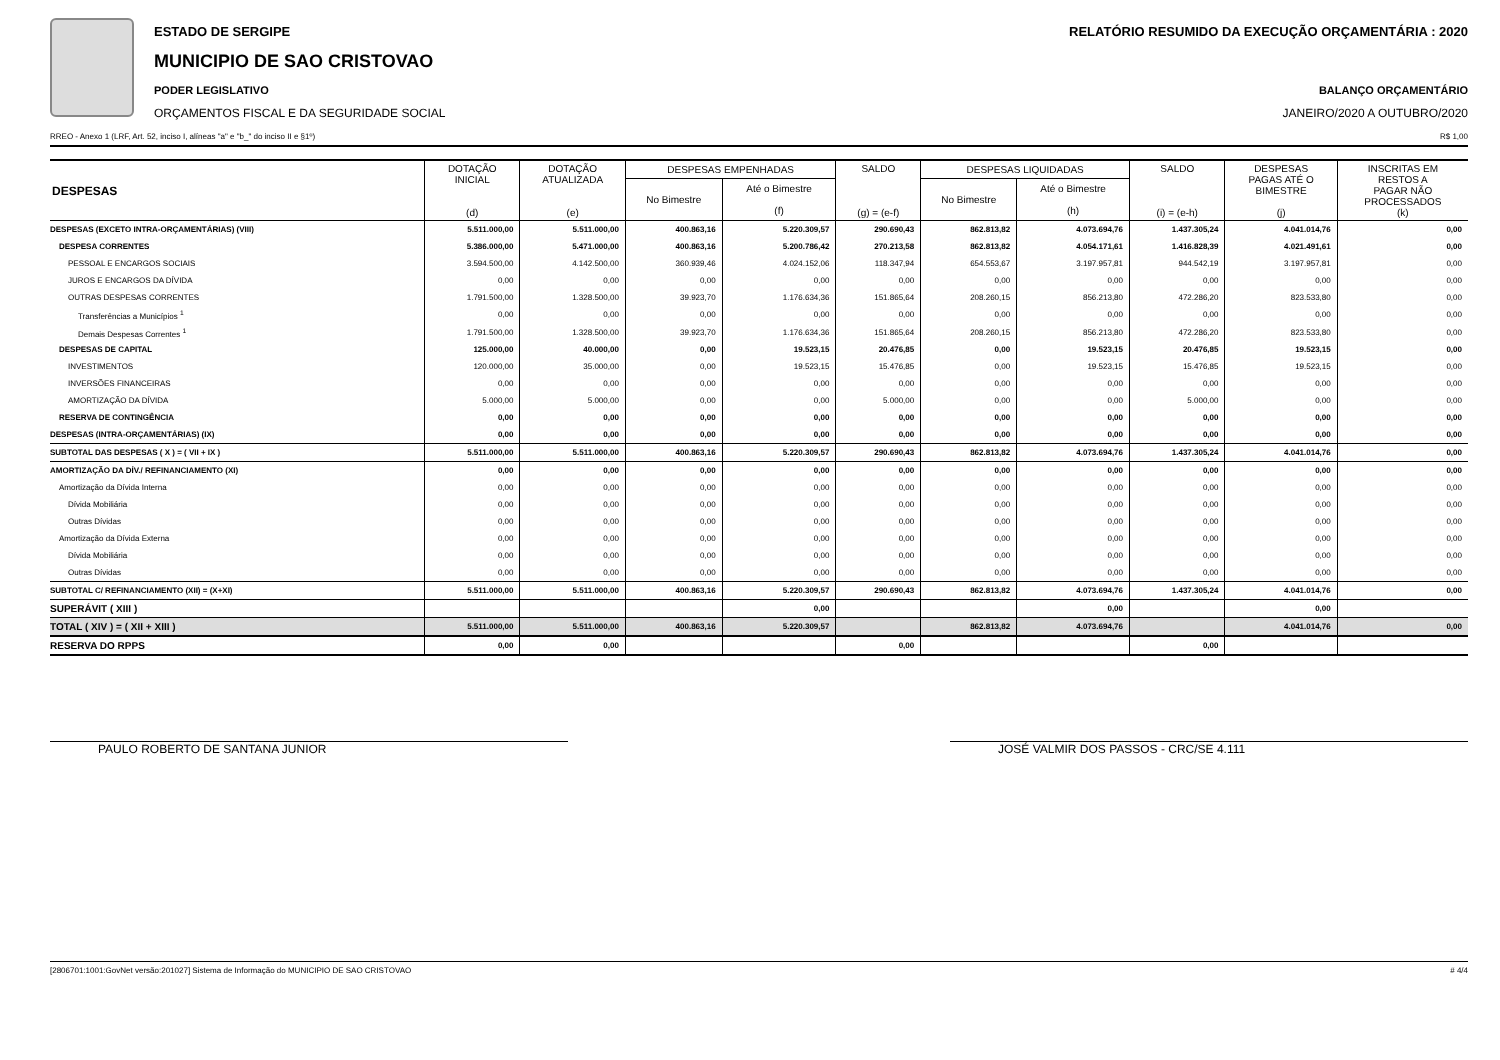ESTADO DE SERGIPE
MUNICIPIO DE SAO CRISTOVAO
PODER LEGISLATIVO
ORÇAMENTOS FISCAL E DA SEGURIDADE SOCIAL
RELATÓRIO RESUMIDO DA EXECUÇÃO ORÇAMENTÁRIA : 2020
BALANÇO ORÇAMENTÁRIO
JANEIRO/2020 A OUTUBRO/2020
RREO - Anexo 1 (LRF, Art. 52, inciso I, alíneas "a" e "b_" do inciso II e §1º) R$ 1,00
| DESPESAS | DOTAÇÃO INICIAL (d) | DOTAÇÃO ATUALIZADA (e) | DESPESAS EMPENHADAS | | SALDO (g) = (e-f) | DESPESAS LIQUIDADAS | | SALDO (i) = (e-h) | DESPESAS PAGAS ATÉ O BIMESTRE (j) | INSCRITAS EM RESTOS A PAGAR NÃO PROCESSADOS (k) |
| --- | --- | --- | --- | --- | --- | --- | --- | --- | --- | --- |
| | | | No Bimestre | Até o Bimestre (f) | | No Bimestre | Até o Bimestre (h) | | | |
| DESPESAS (EXCETO INTRA-ORÇAMENTÁRIAS) (VIII) | 5.511.000,00 | 5.511.000,00 | 400.863,16 | 5.220.309,57 | 290.690,43 | 862.813,82 | 4.073.694,76 | 1.437.305,24 | 4.041.014,76 | 0,00 |
| DESPESA CORRENTES | 5.386.000,00 | 5.471.000,00 | 400.863,16 | 5.200.786,42 | 270.213,58 | 862.813,82 | 4.054.171,61 | 1.416.828,39 | 4.021.491,61 | 0,00 |
| PESSOAL E ENCARGOS SOCIAIS | 3.594.500,00 | 4.142.500,00 | 360.939,46 | 4.024.152,06 | 118.347,94 | 654.553,67 | 3.197.957,81 | 944.542,19 | 3.197.957,81 | 0,00 |
| JUROS E ENCARGOS DA DÍVIDA | 0,00 | 0,00 | 0,00 | 0,00 | 0,00 | 0,00 | 0,00 | 0,00 | 0,00 | 0,00 |
| OUTRAS DESPESAS CORRENTES | 1.791.500,00 | 1.328.500,00 | 39.923,70 | 1.176.634,36 | 151.865,64 | 208.260,15 | 856.213,80 | 472.286,20 | 823.533,80 | 0,00 |
| Transferências a Municípios <sup>1</sup> | 0,00 | 0,00 | 0,00 | 0,00 | 0,00 | 0,00 | 0,00 | 0,00 | 0,00 | 0,00 |
| Demais Despesas Correntes <sup>1</sup> | 1.791.500,00 | 1.328.500,00 | 39.923,70 | 1.176.634,36 | 151.865,64 | 208.260,15 | 856.213,80 | 472.286,20 | 823.533,80 | 0,00 |
| DESPESAS DE CAPITAL | 125.000,00 | 40.000,00 | 0,00 | 19.523,15 | 20.476,85 | 0,00 | 19.523,15 | 20.476,85 | 19.523,15 | 0,00 |
| INVESTIMENTOS | 120.000,00 | 35.000,00 | 0,00 | 19.523,15 | 15.476,85 | 0,00 | 19.523,15 | 15.476,85 | 19.523,15 | 0,00 |
| INVERSÕES FINANCEIRAS | 0,00 | 0,00 | 0,00 | 0,00 | 0,00 | 0,00 | 0,00 | 0,00 | 0,00 | 0,00 |
| AMORTIZAÇÃO DA DÍVIDA | 5.000,00 | 5.000,00 | 0,00 | 0,00 | 5.000,00 | 0,00 | 0,00 | 5.000,00 | 0,00 | 0,00 |
| RESERVA DE CONTINGÊNCIA | 0,00 | 0,00 | 0,00 | 0,00 | 0,00 | 0,00 | 0,00 | 0,00 | 0,00 | 0,00 |
| DESPESAS (INTRA-ORÇAMENTÁRIAS) (IX) | 0,00 | 0,00 | 0,00 | 0,00 | 0,00 | 0,00 | 0,00 | 0,00 | 0,00 | 0,00 |
| SUBTOTAL DAS DESPESAS ( X ) = ( VII + IX ) | 5.511.000,00 | 5.511.000,00 | 400.863,16 | 5.220.309,57 | 290.690,43 | 862.813,82 | 4.073.694,76 | 1.437.305,24 | 4.041.014,76 | 0,00 |
| AMORTIZAÇÃO DA DÍV./ REFINANCIAMENTO (XI) | 0,00 | 0,00 | 0,00 | 0,00 | 0,00 | 0,00 | 0,00 | 0,00 | 0,00 | 0,00 |
| Amortização da Dívida Interna | 0,00 | 0,00 | 0,00 | 0,00 | 0,00 | 0,00 | 0,00 | 0,00 | 0,00 | 0,00 |
| Dívida Mobiliária | 0,00 | 0,00 | 0,00 | 0,00 | 0,00 | 0,00 | 0,00 | 0,00 | 0,00 | 0,00 |
| Outras Dívidas | 0,00 | 0,00 | 0,00 | 0,00 | 0,00 | 0,00 | 0,00 | 0,00 | 0,00 | 0,00 |
| Amortização da Dívida Externa | 0,00 | 0,00 | 0,00 | 0,00 | 0,00 | 0,00 | 0,00 | 0,00 | 0,00 | 0,00 |
| Dívida Mobiliária | 0,00 | 0,00 | 0,00 | 0,00 | 0,00 | 0,00 | 0,00 | 0,00 | 0,00 | 0,00 |
| Outras Dívidas | 0,00 | 0,00 | 0,00 | 0,00 | 0,00 | 0,00 | 0,00 | 0,00 | 0,00 | 0,00 |
| SUBTOTAL C/ REFINANCIAMENTO (XII) = (X+XI) | 5.511.000,00 | 5.511.000,00 | 400.863,16 | 5.220.309,57 | 290.690,43 | 862.813,82 | 4.073.694,76 | 1.437.305,24 | 4.041.014,76 | 0,00 |
| SUPERÁVIT ( XIII ) | | | | 0,00 | | | 0,00 | | 0,00 | |
| TOTAL ( XIV ) = ( XII + XIII ) | 5.511.000,00 | 5.511.000,00 | 400.863,16 | 5.220.309,57 | | 862.813,82 | 4.073.694,76 | | 4.041.014,76 | 0,00 |
| RESERVA DO RPPS | 0,00 | 0,00 | | | 0,00 | | | 0,00 | | |
PAULO ROBERTO DE SANTANA JUNIOR JOSÉ VALMIR DOS PASSOS - CRC/SE 4.111
[2806701:1001:GovNet versão:201027] Sistema de Informação do MUNICIPIO DE SAO CRISTOVAO # 4/4